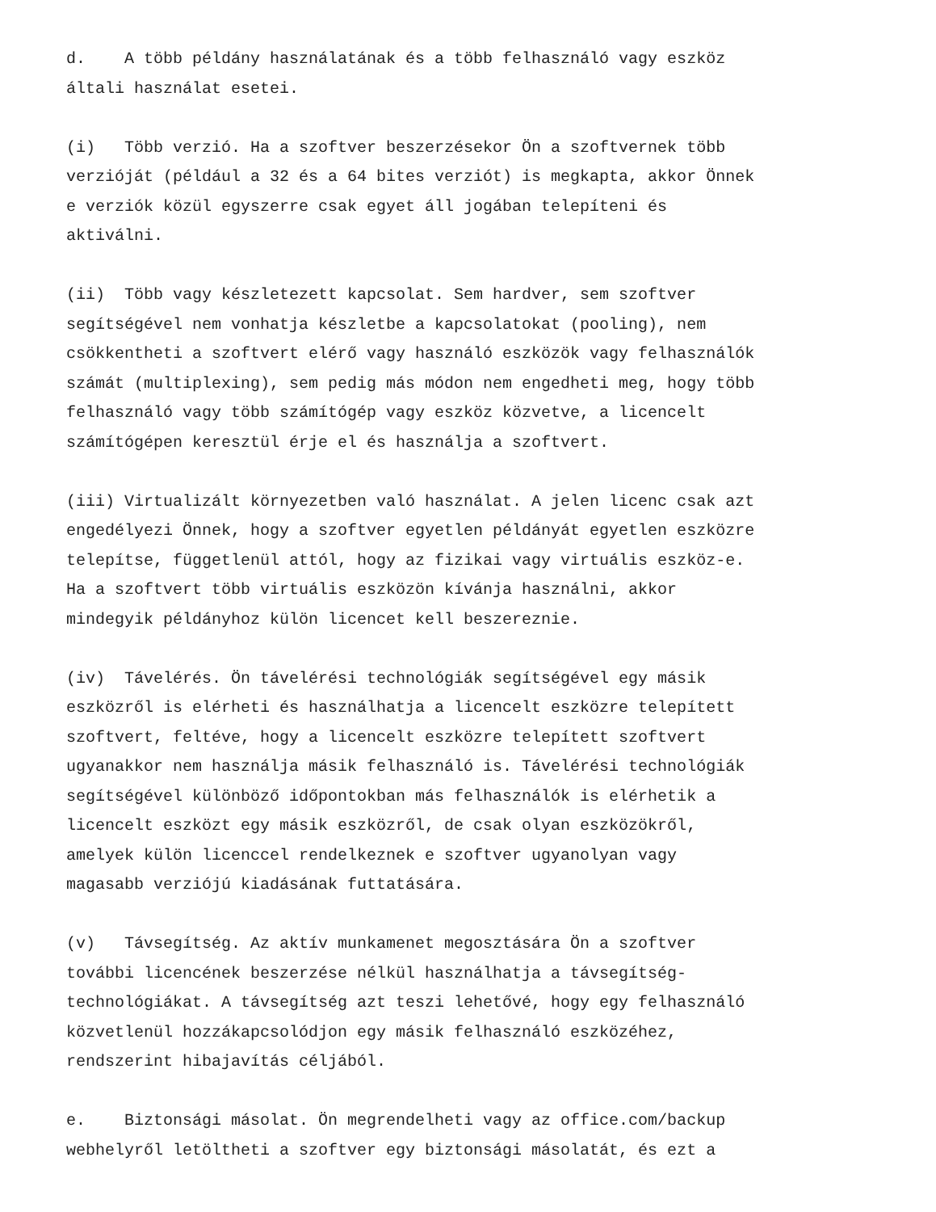d. A több példány használatának és a több felhasználó vagy eszköz általi használat esetei.
(i) Több verzió. Ha a szoftver beszerzésekor Ön a szoftvernek több verzióját (például a 32 és a 64 bites verziót) is megkapta, akkor Önnek e verziók közül egyszerre csak egyet áll jogában telepíteni és aktiválni.
(ii) Több vagy készletezett kapcsolat. Sem hardver, sem szoftver segítségével nem vonhatja készletbe a kapcsolatokat (pooling), nem csökkentheti a szoftvert elérő vagy használó eszközök vagy felhasználók számát (multiplexing), sem pedig más módon nem engedheti meg, hogy több felhasználó vagy több számítógép vagy eszköz közvetve, a licencelt számítógépen keresztül érje el és használja a szoftvert.
(iii) Virtualizált környezetben való használat. A jelen licenc csak azt engedélyezi Önnek, hogy a szoftver egyetlen példányát egyetlen eszközre telepítse, függetlenül attól, hogy az fizikai vagy virtuális eszköz-e. Ha a szoftvert több virtuális eszközön kívánja használni, akkor mindegyik példányhoz külön licencet kell beszereznie.
(iv) Távelérés. Ön távelérési technológiák segítségével egy másik eszközről is elérheti és használhatja a licencelt eszközre telepített szoftvert, feltéve, hogy a licencelt eszközre telepített szoftvert ugyanakkor nem használja másik felhasználó is. Távelérési technológiák segítségével különböző időpontokban más felhasználók is elérhetik a licencelt eszközt egy másik eszközről, de csak olyan eszközökről, amelyek külön licenccel rendelkeznek e szoftver ugyanolyan vagy magasabb verziójú kiadásának futtatására.
(v) Távsegítség. Az aktív munkamenet megosztására Ön a szoftver további licencének beszerzése nélkül használhatja a távsegítség- technológiákat. A távsegítség azt teszi lehetővé, hogy egy felhasználó közvetlenül hozzákapcsolódjon egy másik felhasználó eszközéhez, rendszerint hibajavítás céljából.
e. Biztonsági másolat. Ön megrendelheti vagy az office.com/backup webhelyről letöltheti a szoftver egy biztonsági másolatát, és ezt a